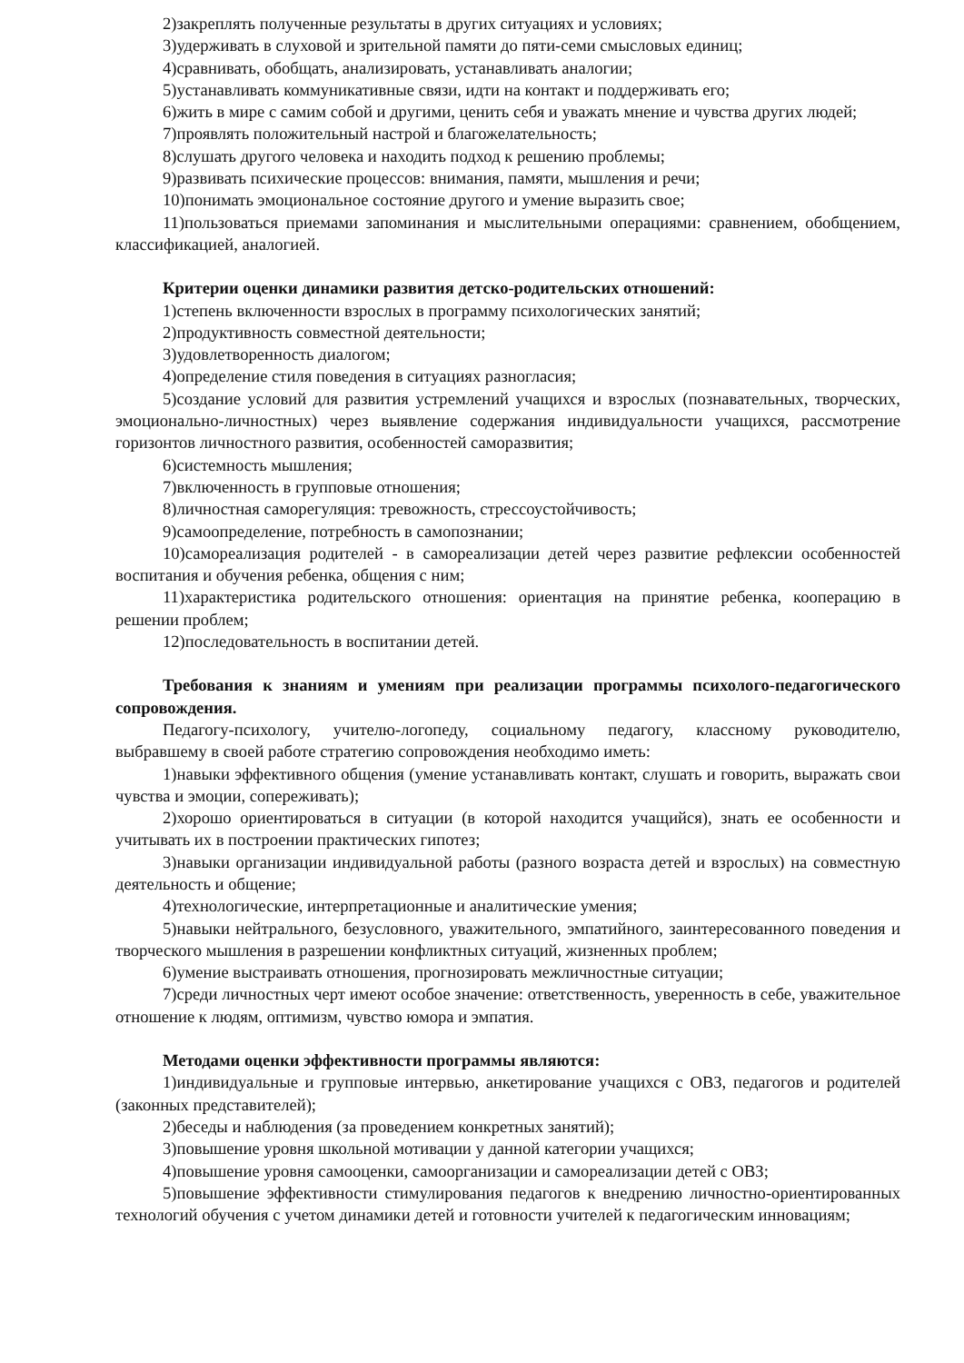2)закреплять полученные результаты в других ситуациях и условиях;
3)удерживать в слуховой и зрительной памяти до пяти-семи смысловых единиц;
4)сравнивать, обобщать, анализировать, устанавливать аналогии;
5)устанавливать коммуникативные связи, идти на контакт и поддерживать его;
6)жить в мире с самим собой и другими, ценить себя и уважать мнение и чувства других людей;
7)проявлять положительный настрой и благожелательность;
8)слушать другого человека и находить подход к решению проблемы;
9)развивать психические процессов: внимания, памяти, мышления и речи;
10)понимать эмоциональное состояние другого и умение выразить свое;
11)пользоваться приемами запоминания и мыслительными операциями: сравнением, обобщением, классификацией, аналогией.
Критерии оценки динамики развития детско-родительских отношений:
1)степень включенности взрослых в программу психологических занятий;
2)продуктивность совместной деятельности;
3)удовлетворенность диалогом;
4)определение стиля поведения в ситуациях разногласия;
5)создание условий для развития устремлений учащихся и взрослых (познавательных, творческих, эмоционально-личностных) через выявление содержания индивидуальности учащихся, рассмотрение горизонтов личностного развития, особенностей саморазвития;
6)системность мышления;
7)включенность в групповые отношения;
8)личностная саморегуляция: тревожность, стрессоустойчивость;
9)самоопределение, потребность в самопознании;
10)самореализация родителей - в самореализации детей через развитие рефлексии особенностей воспитания и обучения ребенка, общения с ним;
11)характеристика родительского отношения: ориентация на принятие ребенка, кооперацию в решении проблем;
12)последовательность в воспитании детей.
Требования к знаниям и умениям при реализации программы психолого-педагогического сопровождения.
Педагогу-психологу, учителю-логопеду, социальному педагогу, классному руководителю, выбравшему в своей работе стратегию сопровождения необходимо иметь:
1)навыки эффективного общения (умение устанавливать контакт, слушать и говорить, выражать свои чувства и эмоции, сопереживать);
2)хорошо ориентироваться в ситуации (в которой находится учащийся), знать ее особенности и учитывать их в построении практических гипотез;
3)навыки организации индивидуальной работы (разного возраста детей и взрослых) на совместную деятельность и общение;
4)технологические, интерпретационные и аналитические умения;
5)навыки нейтрального, безусловного, уважительного, эмпатийного, заинтересованного поведения и творческого мышления в разрешении конфликтных ситуаций, жизненных проблем;
6)умение выстраивать отношения, прогнозировать межличностные ситуации;
7)среди личностных черт имеют особое значение: ответственность, уверенность в себе, уважительное отношение к людям, оптимизм, чувство юмора и эмпатия.
Методами оценки эффективности программы являются:
1)индивидуальные и групповые интервью, анкетирование учащихся с ОВЗ, педагогов и родителей (законных представителей);
2)беседы и наблюдения (за проведением конкретных занятий);
3)повышение уровня школьной мотивации у данной категории учащихся;
4)повышение уровня самооценки, самоорганизации и самореализации детей с ОВЗ;
5)повышение эффективности стимулирования педагогов к внедрению личностно-ориентированных технологий обучения с учетом динамики детей и готовности учителей к педагогическим инновациям;